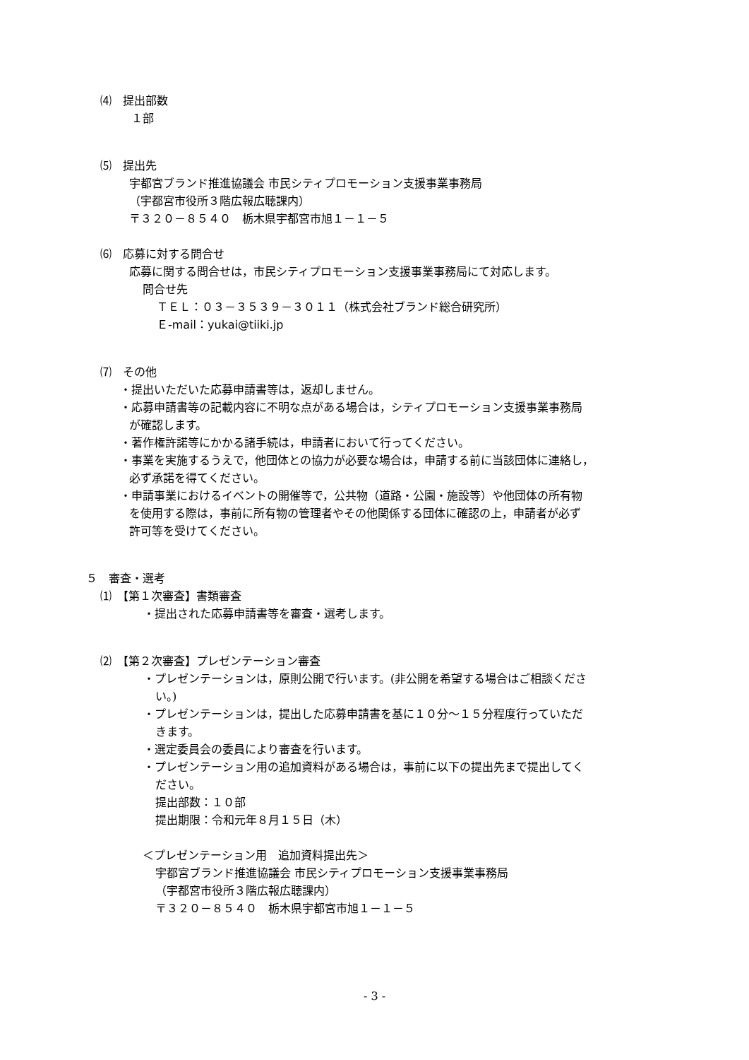⑷　提出部数
１部
⑸　提出先
宇都宮ブランド推進協議会 市民シティプロモーション支援事業事務局
（宇都宮市役所３階広報広聴課内）
〒３２０－８５４０　栃木県宇都宮市旭１－１－５
⑹　応募に対する問合せ
応募に関する問合せは，市民シティプロモーション支援事業事務局にて対応します。
問合せ先
ＴＥＬ：０３－３５３９－３０１１（株式会社ブランド総合研究所）
Ｅ-mail：yukai@tiiki.jp
⑺　その他
・提出いただいた応募申請書等は，返却しません。
・応募申請書等の記載内容に不明な点がある場合は，シティプロモーション支援事業事務局
が確認します。
・著作権許諾等にかかる諸手続は，申請者において行ってください。
・事業を実施するうえで，他団体との協力が必要な場合は，申請する前に当該団体に連絡し，
必ず承諾を得てください。
・申請事業におけるイベントの開催等で，公共物（道路・公園・施設等）や他団体の所有物
を使用する際は，事前に所有物の管理者やその他関係する団体に確認の上，申請者が必ず
許可等を受けてください。
５　審査・選考
⑴　【第１次審査】書類審査
・提出された応募申請書等を審査・選考します。
⑵　【第２次審査】プレゼンテーション審査
・プレゼンテーションは，原則公開で行います。(非公開を希望する場合はご相談くださ
い。)
・プレゼンテーションは，提出した応募申請書を基に１０分～１５分程度行っていただ
きます。
・選定委員会の委員により審査を行います。
・プレゼンテーション用の追加資料がある場合は，事前に以下の提出先まで提出してく
ださい。
提出部数：１０部
提出期限：令和元年８月１５日（木）
＜プレゼンテーション用　追加資料提出先＞
宇都宮ブランド推進協議会 市民シティプロモーション支援事業事務局
（宇都宮市役所３階広報広聴課内）
〒３２０－８５４０　栃木県宇都宮市旭１－１－５
- 3 -